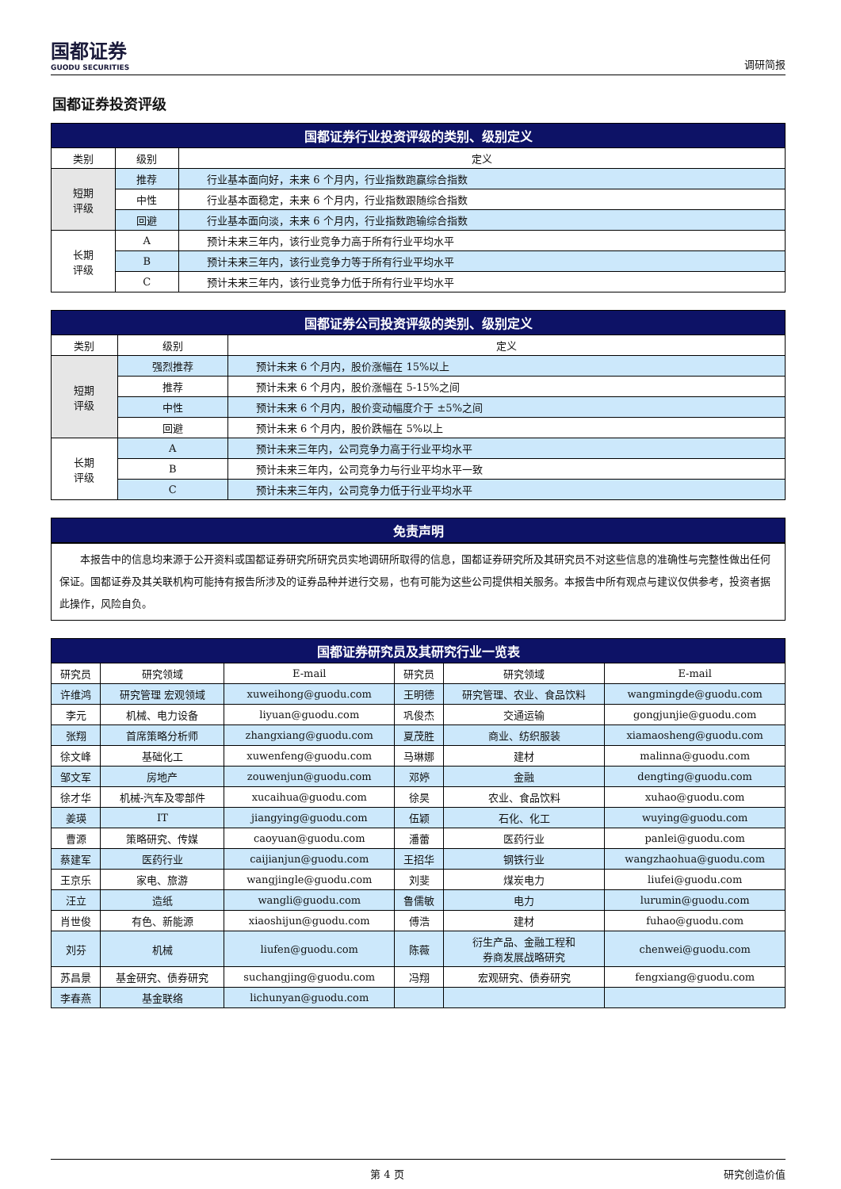国都证券
GUODU SECURITIES
调研简报
国都证券投资评级
| 国都证券行业投资评级的类别、级别定义 | | |
| --- | --- | --- |
| 类别 | 级别 | 定义 |
| 短期 评级 | 推荐 | 行业基本面向好，未来 6 个月内，行业指数跑赢综合指数 |
| | 中性 | 行业基本面稳定，未来 6 个月内，行业指数跟随综合指数 |
| | 回避 | 行业基本面向淡，未来 6 个月内，行业指数跑输综合指数 |
| 长期 评级 | A | 预计未来三年内，该行业竞争力高于所有行业平均水平 |
| | B | 预计未来三年内，该行业竞争力等于所有行业平均水平 |
| | C | 预计未来三年内，该行业竞争力低于所有行业平均水平 |
| 国都证券公司投资评级的类别、级别定义 | | |
| --- | --- | --- |
| 类别 | 级别 | 定义 |
| 短期 评级 | 强烈推荐 | 预计未来 6 个月内，股价涨幅在 15%以上 |
| | 推荐 | 预计未来 6 个月内，股价涨幅在 5-15%之间 |
| | 中性 | 预计未来 6 个月内，股价变动幅度介于 ±5%之间 |
| | 回避 | 预计未来 6 个月内，股价跌幅在 5%以上 |
| 长期 评级 | A | 预计未来三年内，公司竞争力高于行业平均水平 |
| | B | 预计未来三年内，公司竞争力与行业平均水平一致 |
| | C | 预计未来三年内，公司竞争力低于行业平均水平 |
| 免责声明 |
| --- |
本报告中的信息均来源于公开资料或国都证券研究所研究员实地调研所取得的信息，国都证券研究所及其研究员不对这些信息的准确性与完整性做出任何保证。国都证券及其关联机构可能持有报告所涉及的证券品种并进行交易，也有可能为这些公司提供相关服务。本报告中所有观点与建议仅供参考，投资者据此操作，风险自负。
| 国都证券研究员及其研究行业一览表 | | | | | |
| --- | --- | --- | --- | --- | --- |
| 研究员 | 研究领域 | E-mail | 研究员 | 研究领域 | E-mail |
| 许维鸿 | 研究管理 宏观领域 | xuweihong@guodu.com | 王明德 | 研究管理、农业、食品饮料 | wangmingde@guodu.com |
| 李元 | 机械、电力设备 | liyuan@guodu.com | 巩俊杰 | 交通运输 | gongjunjie@guodu.com |
| 张翔 | 首席策略分析师 | zhangxiang@guodu.com | 夏茂胜 | 商业、纺织服装 | xiamaosheng@guodu.com |
| 徐文峰 | 基础化工 | xuwenfeng@guodu.com | 马琳娜 | 建材 | malinna@guodu.com |
| 邹文军 | 房地产 | zouwenjun@guodu.com | 邓婷 | 金融 | dengting@guodu.com |
| 徐才华 | 机械-汽车及零部件 | xucaihua@guodu.com | 徐昊 | 农业、食品饮料 | xuhao@guodu.com |
| 姜瑛 | IT | jiangying@guodu.com | 伍颖 | 石化、化工 | wuying@guodu.com |
| 曹源 | 策略研究、传媒 | caoyuan@guodu.com | 潘蕾 | 医药行业 | panlei@guodu.com |
| 蔡建军 | 医药行业 | caijianjun@guodu.com | 王招华 | 钢铁行业 | wangzhaohua@guodu.com |
| 王京乐 | 家电、旅游 | wangjingle@guodu.com | 刘斐 | 煤炭电力 | liufei@guodu.com |
| 汪立 | 造纸 | wangli@guodu.com | 鲁儒敏 | 电力 | lurumin@guodu.com |
| 肖世俊 | 有色、新能源 | xiaoshijun@guodu.com | 傅浩 | 建材 | fuhao@guodu.com |
| 刘芬 | 机械 | liufen@guodu.com | 陈薇 | 衍生产品、金融工程和 券商发展战略研究 | chenwei@guodu.com |
| 苏昌景 | 基金研究、债券研究 | suchangjing@guodu.com | 冯翔 | 宏观研究、债券研究 | fengxiang@guodu.com |
| 李春燕 | 基金联络 | lichunyan@guodu.com | | | |
第 4 页 研究创造价值